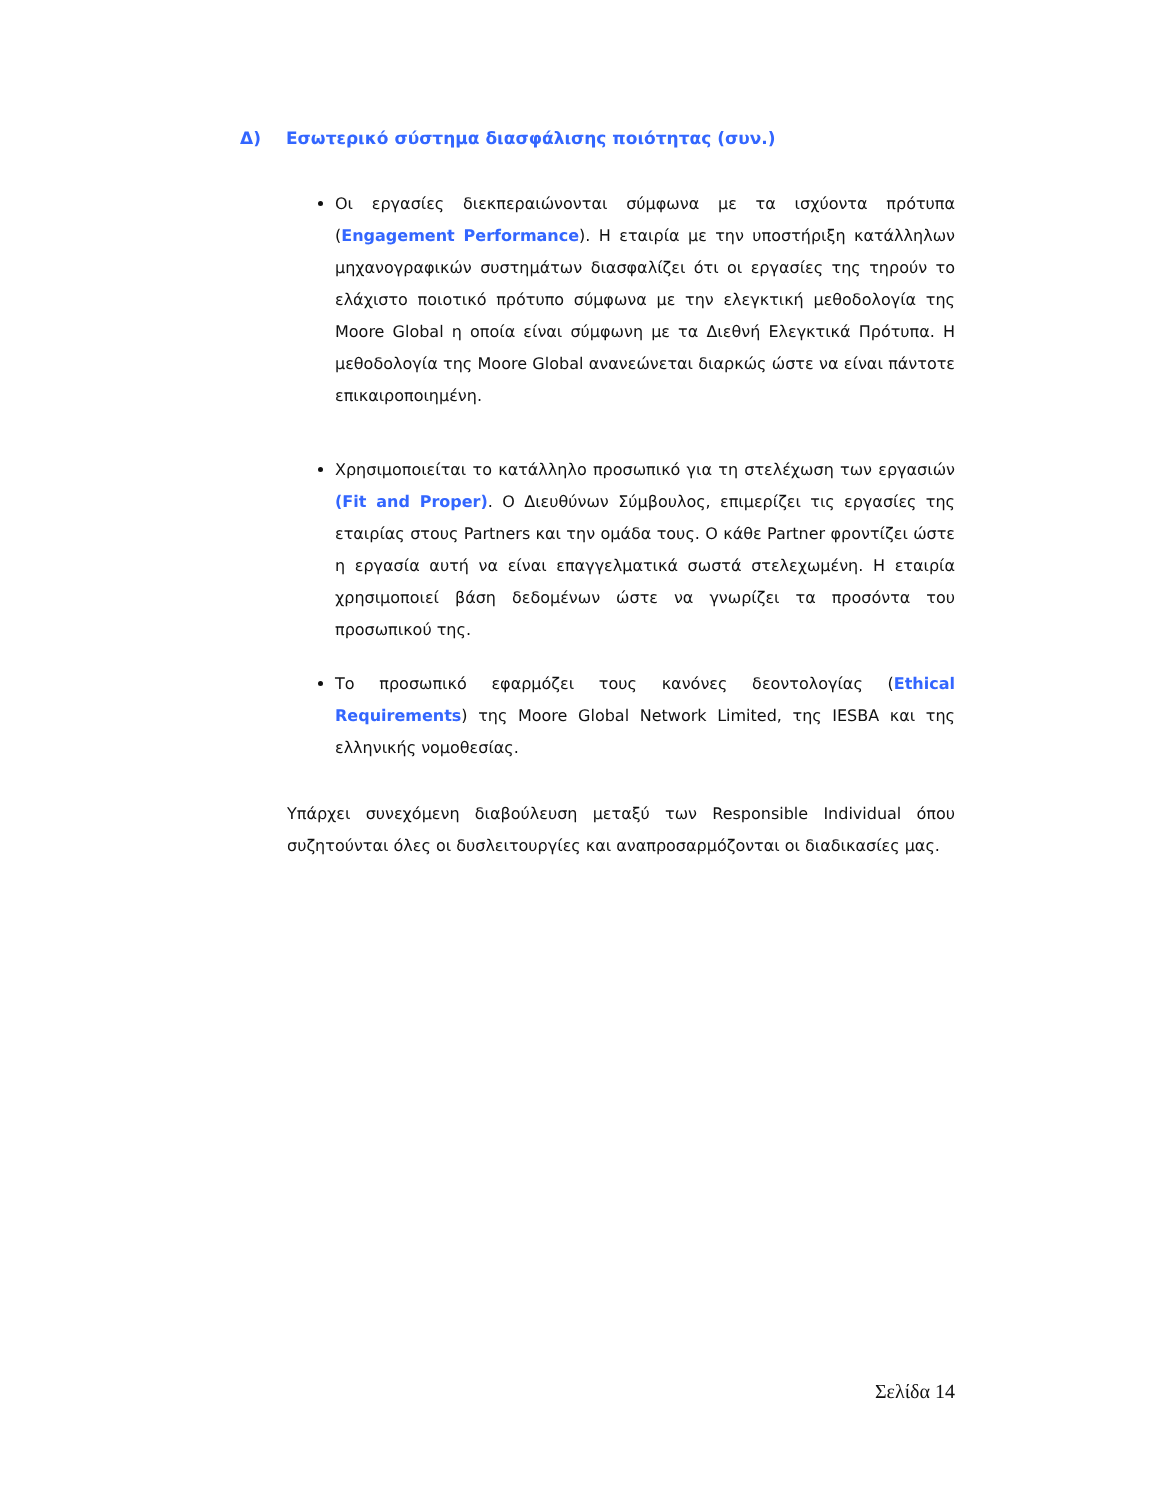Δ) Εσωτερικό σύστημα διασφάλισης ποιότητας (συν.)
Οι εργασίες διεκπεραιώνονται σύμφωνα με τα ισχύοντα πρότυπα (Engagement Performance). Η εταιρία με την υποστήριξη κατάλληλων μηχανογραφικών συστημάτων διασφαλίζει ότι οι εργασίες της τηρούν το ελάχιστο ποιοτικό πρότυπο σύμφωνα με την ελεγκτική μεθοδολογία της Moore Global η οποία είναι σύμφωνη με τα Διεθνή Ελεγκτικά Πρότυπα. Η μεθοδολογία της Moore Global ανανεώνεται διαρκώς ώστε να είναι πάντοτε επικαιροποιημένη.
Χρησιμοποιείται το κατάλληλο προσωπικό για τη στελέχωση των εργασιών (Fit and Proper). Ο Διευθύνων Σύμβουλος, επιμερίζει τις εργασίες της εταιρίας στους Partners και την ομάδα τους. Ο κάθε Partner φροντίζει ώστε η εργασία αυτή να είναι επαγγελματικά σωστά στελεχωμένη. Η εταιρία χρησιμοποιεί βάση δεδομένων ώστε να γνωρίζει τα προσόντα του προσωπικού της.
Το προσωπικό εφαρμόζει τους κανόνες δεοντολογίας (Ethical Requirements) της Moore Global Network Limited, της IESBA και της ελληνικής νομοθεσίας.
Υπάρχει συνεχόμενη διαβούλευση μεταξύ των Responsible Individual όπου συζητούνται όλες οι δυσλειτουργίες και αναπροσαρμόζονται οι διαδικασίες μας.
Σελίδα 14